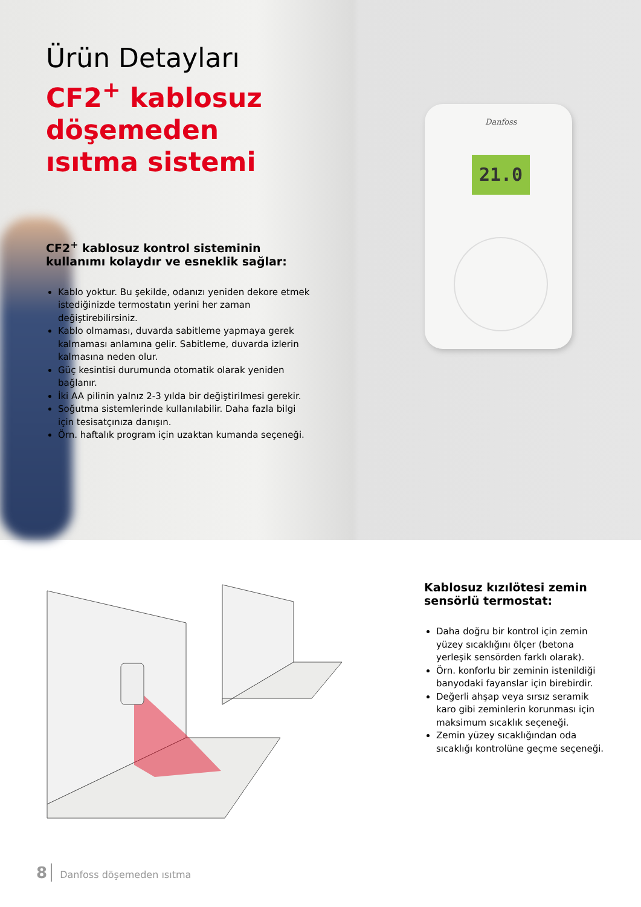Danfoss
21.0
Ürün Detayları
CF2<sup>+</sup> kablosuz döşemeden ısıtma sistemi
CF2<sup>+</sup> kablosuz kontrol sisteminin kullanımı kolaydır ve esneklik sağlar:
Kablo yoktur. Bu şekilde, odanızı yeniden dekore etmek istediğinizde termostatın yerini her zaman değiştirebilirsiniz.
Kablo olmaması, duvarda sabitleme yapmaya gerek kalmaması anlamına gelir. Sabitleme, duvarda izlerin kalmasına neden olur.
Güç kesintisi durumunda otomatik olarak yeniden bağlanır.
İki AA pilinin yalnız 2-3 yılda bir değiştirilmesi gerekir.
Soğutma sistemlerinde kullanılabilir. Daha fazla bilgi için tesisatçınıza danışın.
Örn. haftalık program için uzaktan kumanda seçeneği.
Kablosuz kızılötesi zemin sensörlü termostat:
Daha doğru bir kontrol için zemin yüzey sıcaklığını ölçer (betona yerleşik sensörden farklı olarak).
Örn. konforlu bir zeminin istenildiği banyodaki fayanslar için birebirdir.
Değerli ahşap veya sırsız seramik karo gibi zeminlerin korunması için maksimum sıcaklık seçeneği.
Zemin yüzey sıcaklığından oda sıcaklığı kontrolüne geçme seçeneği.
8 Danfoss döşemeden ısıtma